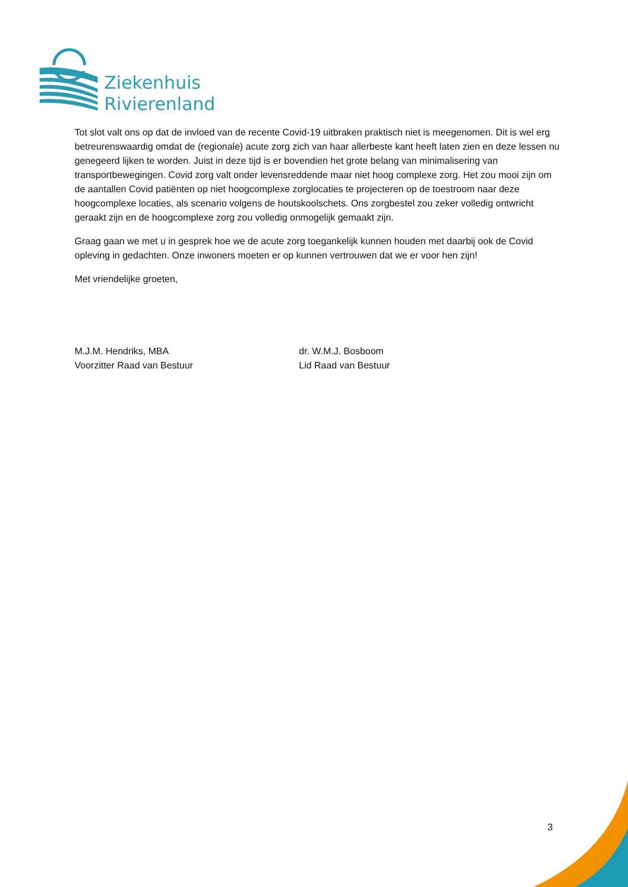Ziekenhuis
Rivierenland
Tot slot valt ons op dat de invloed van de recente Covid-19 uitbraken praktisch niet is meegenomen. Dit is wel erg betreurenswaardig omdat de (regionale) acute zorg zich van haar allerbeste kant heeft laten zien en deze lessen nu genegeerd lijken te worden. Juist in deze tijd is er bovendien het grote belang van minimalisering van transportbewegingen. Covid zorg valt onder levensreddende maar niet hoog complexe zorg. Het zou mooi zijn om de aantallen Covid patiënten op niet hoogcomplexe zorglocaties te projecteren op de toestroom naar deze hoogcomplexe locaties, als scenario volgens de houtskoolschets. Ons zorgbestel zou zeker volledig ontwricht geraakt zijn en de hoogcomplexe zorg zou volledig onmogelijk gemaakt zijn.
Graag gaan we met u in gesprek hoe we de acute zorg toegankelijk kunnen houden met daarbij ook de Covid opleving in gedachten. Onze inwoners moeten er op kunnen vertrouwen dat we er voor hen zijn!
Met vriendelijke groeten,
M.J.M. Hendriks, MBA
Voorzitter Raad van Bestuur
dr. W.M.J. Bosboom
Lid Raad van Bestuur
3